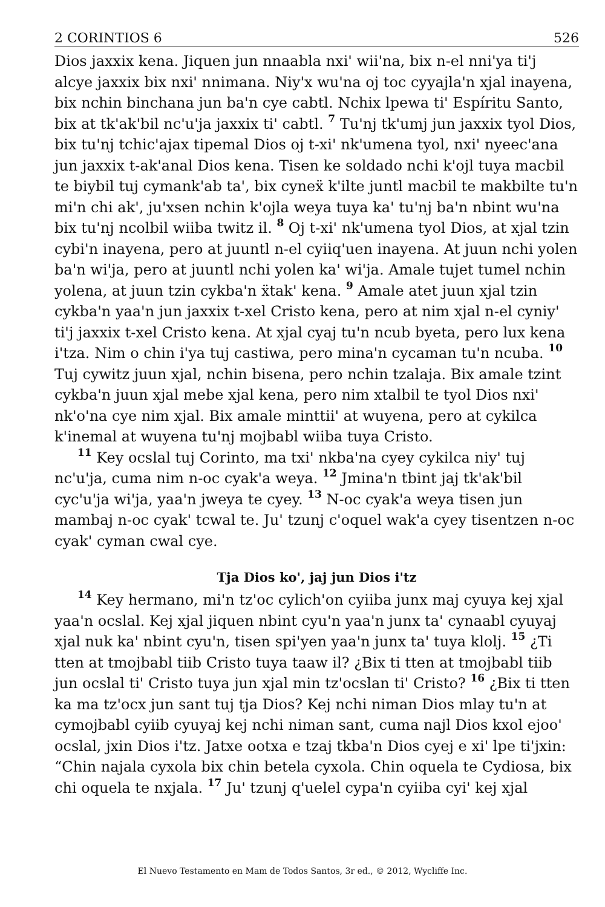2 CORINTIOS 6 526
Dios jaxxix kena. Jiquen jun nnaabla nxi' wii'na, bix n-el nni'ya ti'j alcye jaxxix bix nxi' nnimana. Niy'x wu'na oj toc cyyajla'n xjal inayena, bix nchin binchana jun ba'n cye cabtl. Nchix lpewa ti' Espíritu Santo, bix at tk'ak'bil nc'u'ja jaxxix ti' cabtl. 7 Tu'nj tk'umj jun jaxxix tyol Dios, bix tu'nj tchic'ajax tipemal Dios oj t-xi' nk'umena tyol, nxi' nyeec'ana jun jaxxix t-ak'anal Dios kena. Tisen ke soldado nchi k'ojl tuya macbil te biybil tuj cymank'ab ta', bix cyneẍ k'ilte juntl macbil te makbilte tu'n mi'n chi ak', ju'xsen nchin k'ojla weya tuya ka' tu'nj ba'n nbint wu'na bix tu'nj ncolbil wiiba twitz il. 8 Oj t-xi' nk'umena tyol Dios, at xjal tzin cybi'n inayena, pero at juuntl n-el cyiiq'uen inayena. At juun nchi yolen ba'n wi'ja, pero at juuntl nchi yolen ka' wi'ja. Amale tujet tumel nchin yolena, at juun tzin cykba'n ẍtak' kena. 9 Amale atet juun xjal tzin cykba'n yaa'n jun jaxxix t-xel Cristo kena, pero at nim xjal n-el cyniy' ti'j jaxxix t-xel Cristo kena. At xjal cyaj tu'n ncub byeta, pero lux kena i'tza. Nim o chin i'ya tuj castiwa, pero mina'n cycaman tu'n ncuba. 10 Tuj cywitz juun xjal, nchin bisena, pero nchin tzalaja. Bix amale tzint cykba'n juun xjal mebe xjal kena, pero nim xtalbil te tyol Dios nxi' nk'o'na cye nim xjal. Bix amale minttii' at wuyena, pero at cykilca k'inemal at wuyena tu'nj mojbabl wiiba tuya Cristo.
11 Key ocslal tuj Corinto, ma txi' nkba'na cyey cykilca niy' tuj nc'u'ja, cuma nim n-oc cyak'a weya. 12 Jmina'n tbint jaj tk'ak'bil cyc'u'ja wi'ja, yaa'n jweya te cyey. 13 N-oc cyak'a weya tisen jun mambaj n-oc cyak' tcwal te. Ju' tzunj c'oquel wak'a cyey tisentzen n-oc cyak' cyman cwal cye.
Tja Dios ko', jaj jun Dios i'tz
14 Key hermano, mi'n tz'oc cylich'on cyiiba junx maj cyuya kej xjal yaa'n ocslal. Kej xjal jiquen nbint cyu'n yaa'n junx ta' cynaabl cyuyaj xjal nuk ka' nbint cyu'n, tisen spi'yen yaa'n junx ta' tuya klolj. 15 ¿Ti tten at tmojbabl tiib Cristo tuya taaw il? ¿Bix ti tten at tmojbabl tiib jun ocslal ti' Cristo tuya jun xjal min tz'ocslan ti' Cristo? 16 ¿Bix ti tten ka ma tz'ocx jun sant tuj tja Dios? Kej nchi niman Dios mlay tu'n at cymojbabl cyiib cyuyaj kej nchi niman sant, cuma najl Dios kxol ejoo' ocslal, jxin Dios i'tz. Jatxe ootxa e tzaj tkba'n Dios cyej e xi' lpe ti'jxin: “Chin najala cyxola bix chin betela cyxola. Chin oquela te Cydiosa, bix chi oquela te nxjala. 17 Ju' tzunj q'uelel cypa'n cyiiba cyi' kej xjal
El Nuevo Testamento en Mam de Todos Santos, 3r ed., © 2012, Wycliffe Inc.